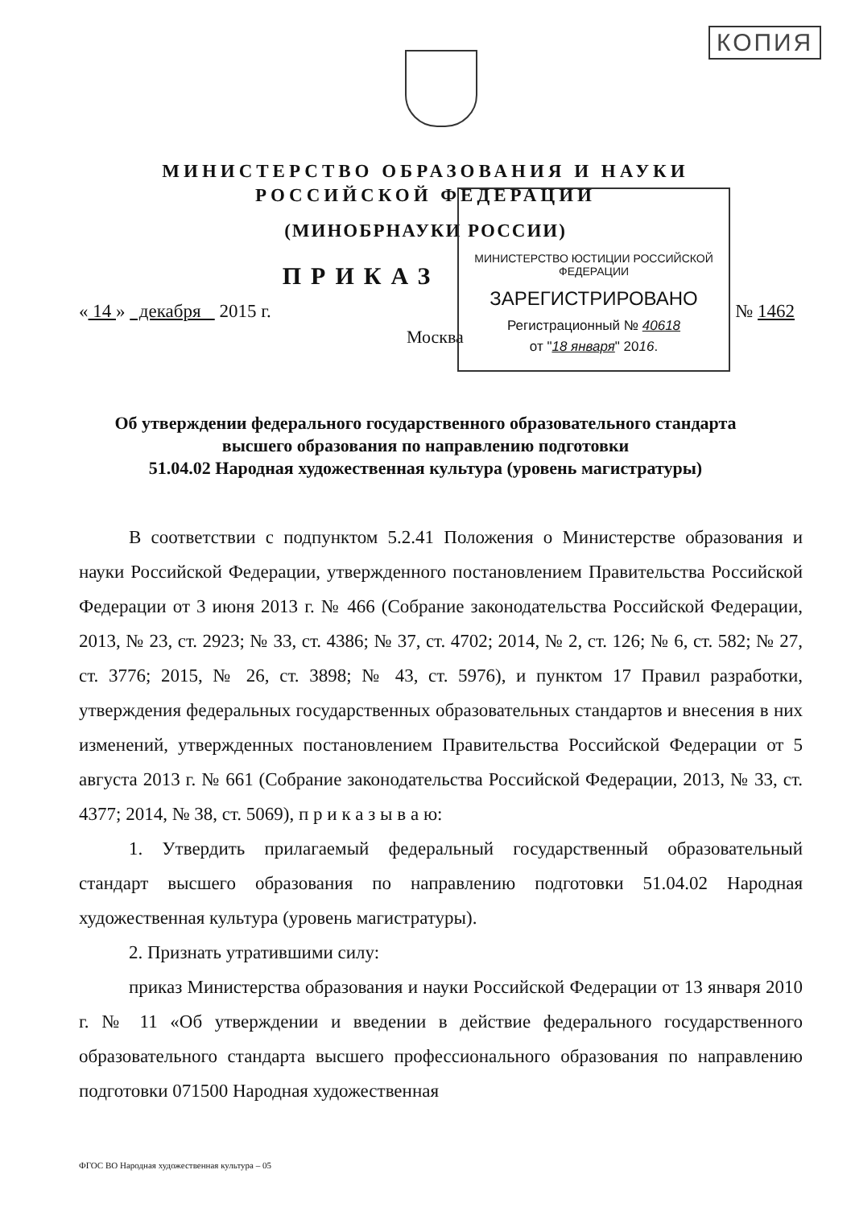КОПИЯ
МИНИСТЕРСТВО ОБРАЗОВАНИЯ И НАУКИ
РОССИЙСКОЙ ФЕДЕРАЦИИ
(МИНОБРНАУКИ РОССИИ)
ПРИКАЗ
« 14 » декабря 2015 г. № 1462
Москва
МИНИСТЕРСТВО ЮСТИЦИИ РОССИЙСКОЙ ФЕДЕРАЦИИ
ЗАРЕГИСТРИРОВАНО
Регистрационный № 40618
от "18 января" 2016.
Об утверждении федерального государственного образовательного стандарта
высшего образования по направлению подготовки
51.04.02 Народная художественная культура (уровень магистратуры)
В соответствии с подпунктом 5.2.41 Положения о Министерстве образования и науки Российской Федерации, утвержденного постановлением Правительства Российской Федерации от 3 июня 2013 г. № 466 (Собрание законодательства Российской Федерации, 2013, № 23, ст. 2923; № 33, ст. 4386; № 37, ст. 4702; 2014, № 2, ст. 126; № 6, ст. 582; № 27, ст. 3776; 2015, № 26, ст. 3898; № 43, ст. 5976), и пунктом 17 Правил разработки, утверждения федеральных государственных образовательных стандартов и внесения в них изменений, утвержденных постановлением Правительства Российской Федерации от 5 августа 2013 г. № 661 (Собрание законодательства Российской Федерации, 2013, № 33, ст. 4377; 2014, № 38, ст. 5069), п р и к а з ы в а ю:
1. Утвердить прилагаемый федеральный государственный образовательный стандарт высшего образования по направлению подготовки 51.04.02 Народная художественная культура (уровень магистратуры).
2. Признать утратившими силу:
приказ Министерства образования и науки Российской Федерации от 13 января 2010 г. № 11 «Об утверждении и введении в действие федерального государственного образовательного стандарта высшего профессионального образования по направлению подготовки 071500 Народная художественная
ФГОС ВО Народная художественная культура – 05